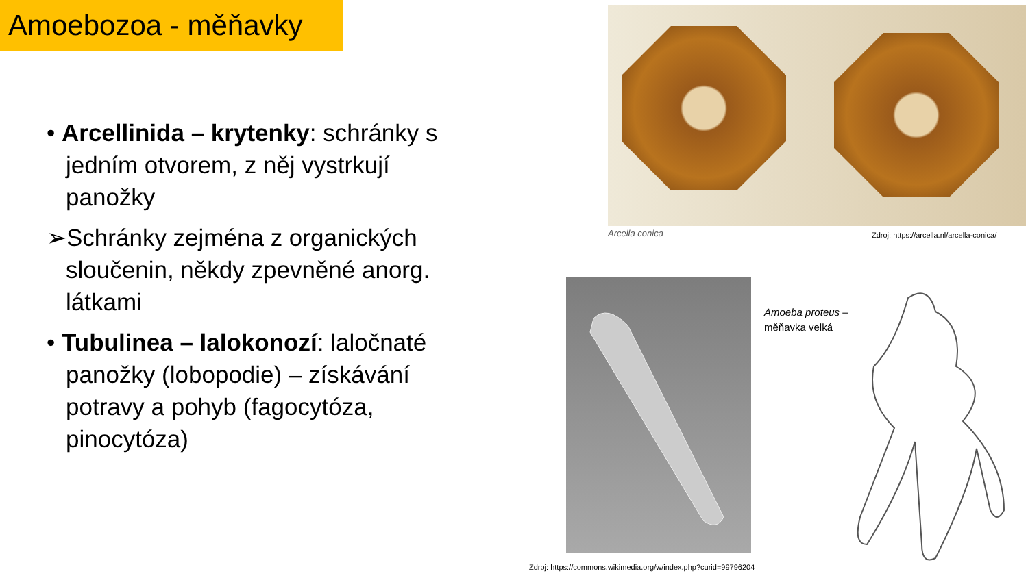Amoebozoa - měňavky
• Arcellinida – krytenky: schránky s jedním otvorem, z něj vystrkují panožky
➢Schránky zejména z organických sloučenin, někdy zpevněné anorg. látkami
• Tubulinea – lalokonozí: laločnaté panožky (lobopodie) – získávání potravy a pohyb (fagocytóza, pinocytóza)
Arcella conica
Zdroj: https://arcella.nl/arcella-conica/
Amoeba proteus –
měňavka velká
Zdroj: https://commons.wikimedia.org/w/index.php?curid=99796204